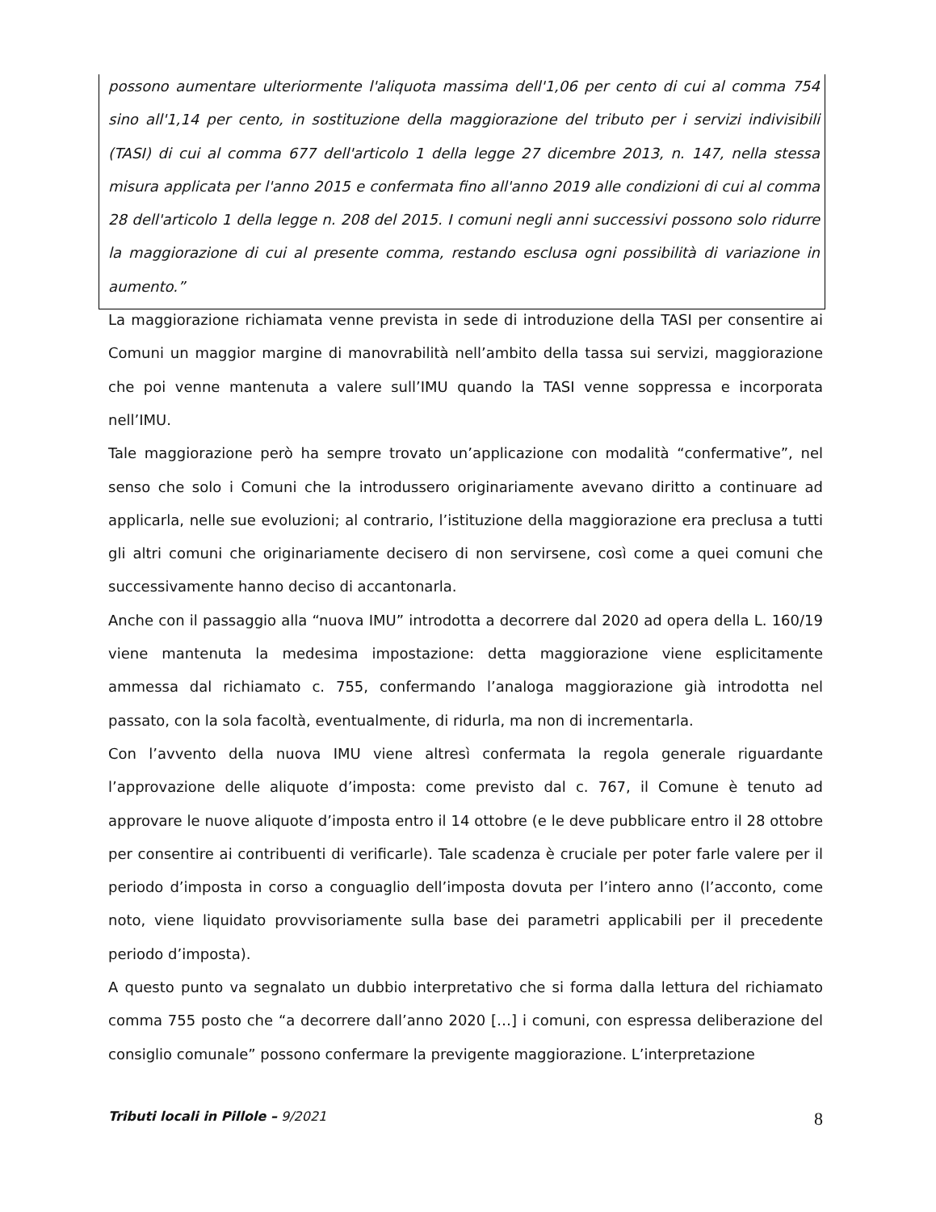possono aumentare ulteriormente l'aliquota massima dell'1,06 per cento di cui al comma 754 sino all'1,14 per cento, in sostituzione della maggiorazione del tributo per i servizi indivisibili (TASI) di cui al comma 677 dell'articolo 1 della legge 27 dicembre 2013, n. 147, nella stessa misura applicata per l'anno 2015 e confermata fino all'anno 2019 alle condizioni di cui al comma 28 dell'articolo 1 della legge n. 208 del 2015. I comuni negli anni successivi possono solo ridurre la maggiorazione di cui al presente comma, restando esclusa ogni possibilità di variazione in aumento.”
La maggiorazione richiamata venne prevista in sede di introduzione della TASI per consentire ai Comuni un maggior margine di manovrabilità nell’ambito della tassa sui servizi, maggiorazione che poi venne mantenuta a valere sull’IMU quando la TASI venne soppressa e incorporata nell’IMU.
Tale maggiorazione però ha sempre trovato un’applicazione con modalità “confermative”, nel senso che solo i Comuni che la introdussero originariamente avevano diritto a continuare ad applicarla, nelle sue evoluzioni; al contrario, l’istituzione della maggiorazione era preclusa a tutti gli altri comuni che originariamente decisero di non servirsene, così come a quei comuni che successivamente hanno deciso di accantonarla.
Anche con il passaggio alla “nuova IMU” introdotta a decorrere dal 2020 ad opera della L. 160/19 viene mantenuta la medesima impostazione: detta maggiorazione viene esplicitamente ammessa dal richiamato c. 755, confermando l’analoga maggiorazione già introdotta nel passato, con la sola facoltà, eventualmente, di ridurla, ma non di incrementarla.
Con l’avvento della nuova IMU viene altresì confermata la regola generale riguardante l’approvazione delle aliquote d’imposta: come previsto dal c. 767, il Comune è tenuto ad approvare le nuove aliquote d’imposta entro il 14 ottobre (e le deve pubblicare entro il 28 ottobre per consentire ai contribuenti di verificarle). Tale scadenza è cruciale per poter farle valere per il periodo d’imposta in corso a conguaglio dell’imposta dovuta per l’intero anno (l’acconto, come noto, viene liquidato provvisoriamente sulla base dei parametri applicabili per il precedente periodo d’imposta).
A questo punto va segnalato un dubbio interpretativo che si forma dalla lettura del richiamato comma 755 posto che “a decorrere dall’anno 2020 […] i comuni, con espressa deliberazione del consiglio comunale” possono confermare la previgente maggiorazione. L’interpretazione
Tributi locali in Pillole – 9/2021 8